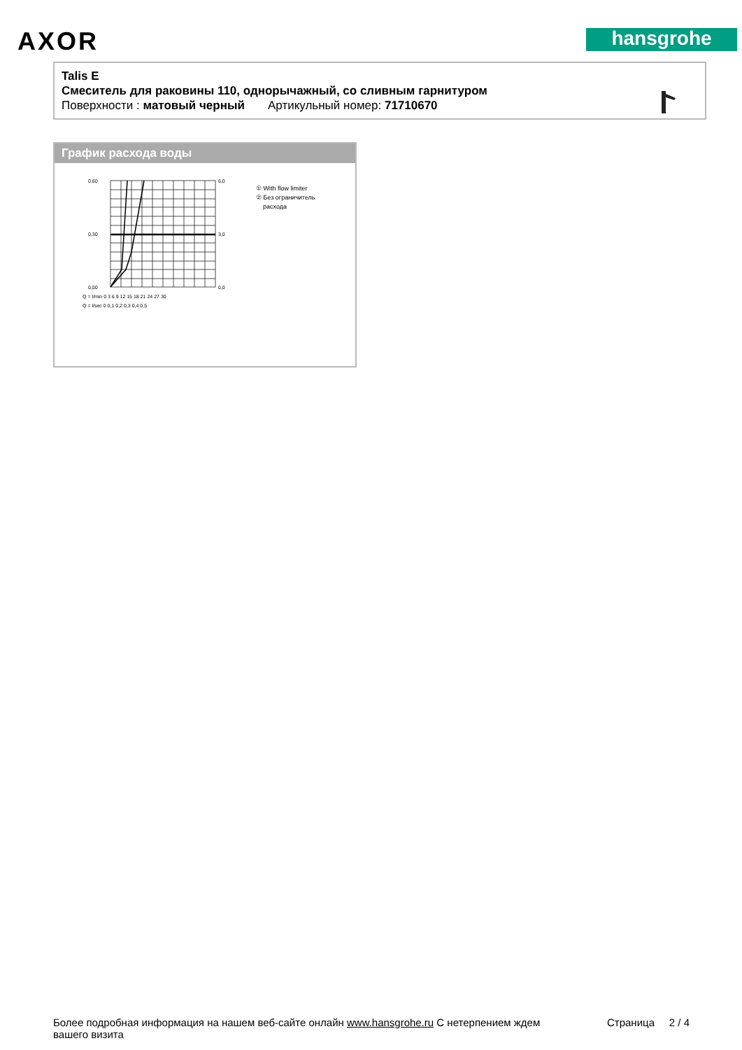AXOR hansgrohe
Talis E
Смеситель для раковины 110, однорычажный, со сливным гарнитуром
Поверхности : матовый черный Артикульный номер: 71710670
График расхода воды
0,60
0,30
0,00
6,0
3,0
0,0
Q = l/min 0 3 6 9 12 15 18 21 24 27 30
Q = l/sec 0 0,1 0,2 0,3 0,4 0,5
① With flow limiter
② Без ограничитель
расхода
Более подробная информация на нашем веб-сайте онлайн www.hansgrohe.ru С нетерпением ждем
вашего визита Страница 2 / 4